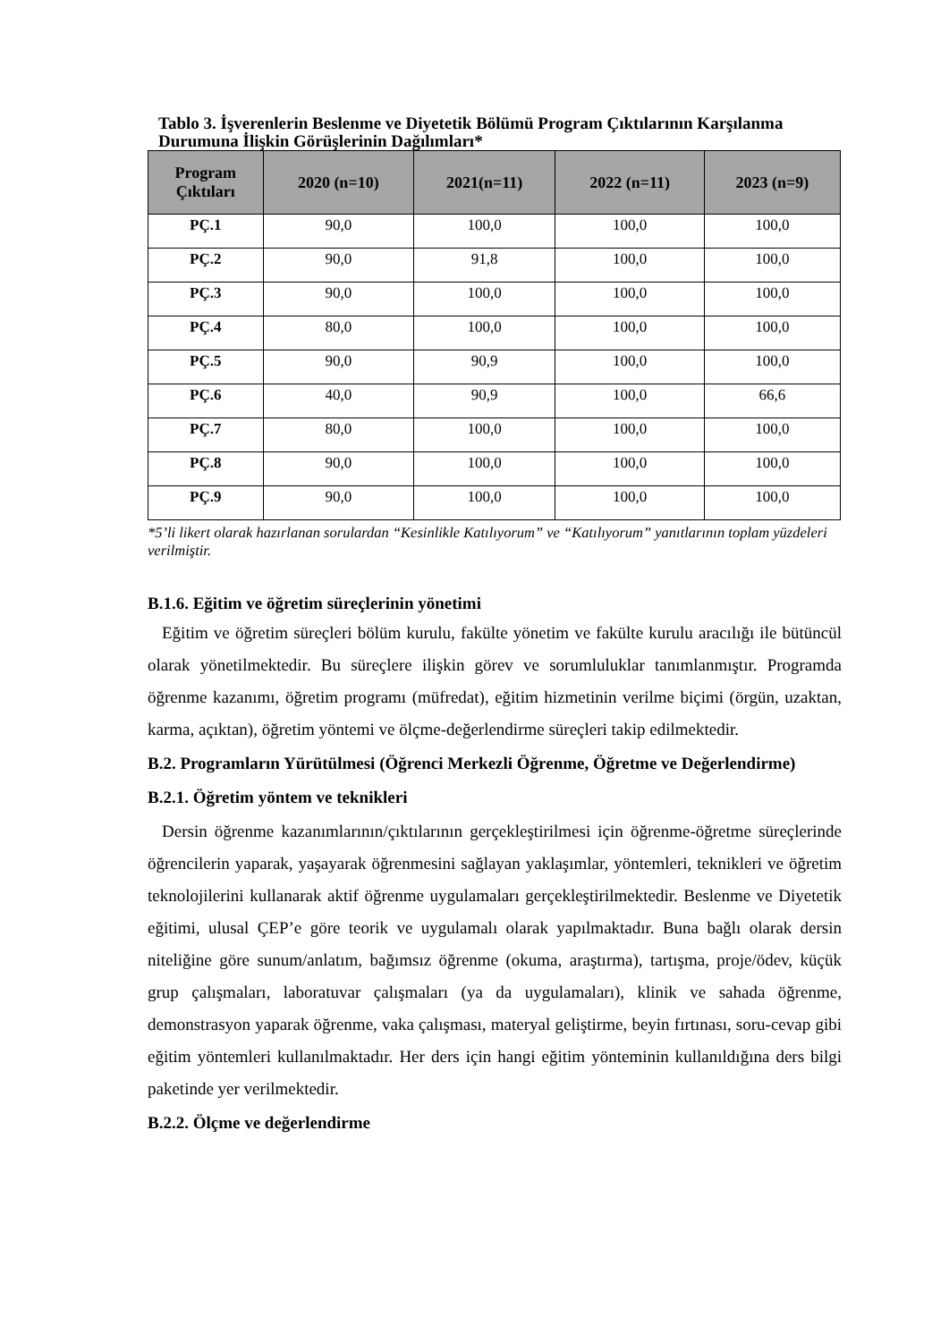Tablo 3. İşverenlerin Beslenme ve Diyetetik Bölümü Program Çıktılarının Karşılanma Durumuna İlişkin Görüşlerinin Dağılımları*
| Program Çıktıları | 2020 (n=10) | 2021(n=11) | 2022 (n=11) | 2023 (n=9) |
| --- | --- | --- | --- | --- |
| PÇ.1 | 90,0 | 100,0 | 100,0 | 100,0 |
| PÇ.2 | 90,0 | 91,8 | 100,0 | 100,0 |
| PÇ.3 | 90,0 | 100,0 | 100,0 | 100,0 |
| PÇ.4 | 80,0 | 100,0 | 100,0 | 100,0 |
| PÇ.5 | 90,0 | 90,9 | 100,0 | 100,0 |
| PÇ.6 | 40,0 | 90,9 | 100,0 | 66,6 |
| PÇ.7 | 80,0 | 100,0 | 100,0 | 100,0 |
| PÇ.8 | 90,0 | 100,0 | 100,0 | 100,0 |
| PÇ.9 | 90,0 | 100,0 | 100,0 | 100,0 |
*5’li likert olarak hazırlanan sorulardan “Kesinlikle Katılıyorum” ve “Katılıyorum” yanıtlarının toplam yüzdeleri verilmiştir.
B.1.6. Eğitim ve öğretim süreçlerinin yönetimi
Eğitim ve öğretim süreçleri bölüm kurulu, fakülte yönetim ve fakülte kurulu aracılığı ile bütüncül olarak yönetilmektedir. Bu süreçlere ilişkin görev ve sorumluluklar tanımlanmıştır. Programda öğrenme kazanımı, öğretim programı (müfredat), eğitim hizmetinin verilme biçimi (örgün, uzaktan, karma, açıktan), öğretim yöntemi ve ölçme-değerlendirme süreçleri takip edilmektedir.
B.2. Programların Yürütülmesi (Öğrenci Merkezli Öğrenme, Öğretme ve Değerlendirme)
B.2.1. Öğretim yöntem ve teknikleri
Dersin öğrenme kazanımlarının/çıktılarının gerçekleştirilmesi için öğrenme-öğretme süreçlerinde öğrencilerin yaparak, yaşayarak öğrenmesini sağlayan yaklaşımlar, yöntemleri, teknikleri ve öğretim teknolojilerini kullanarak aktif öğrenme uygulamaları gerçekleştirilmektedir. Beslenme ve Diyetetik eğitimi, ulusal ÇEP’e göre teorik ve uygulamalı olarak yapılmaktadır. Buna bağlı olarak dersin niteliğine göre sunum/anlatım, bağımsız öğrenme (okuma, araştırma), tartışma, proje/ödev, küçük grup çalışmaları, laboratuvar çalışmaları (ya da uygulamaları), klinik ve sahada öğrenme, demonstrasyon yaparak öğrenme, vaka çalışması, materyal geliştirme, beyin fırtınası, soru-cevap gibi eğitim yöntemleri kullanılmaktadır. Her ders için hangi eğitim yönteminin kullanıldığına ders bilgi paketinde yer verilmektedir.
B.2.2. Ölçme ve değerlendirme